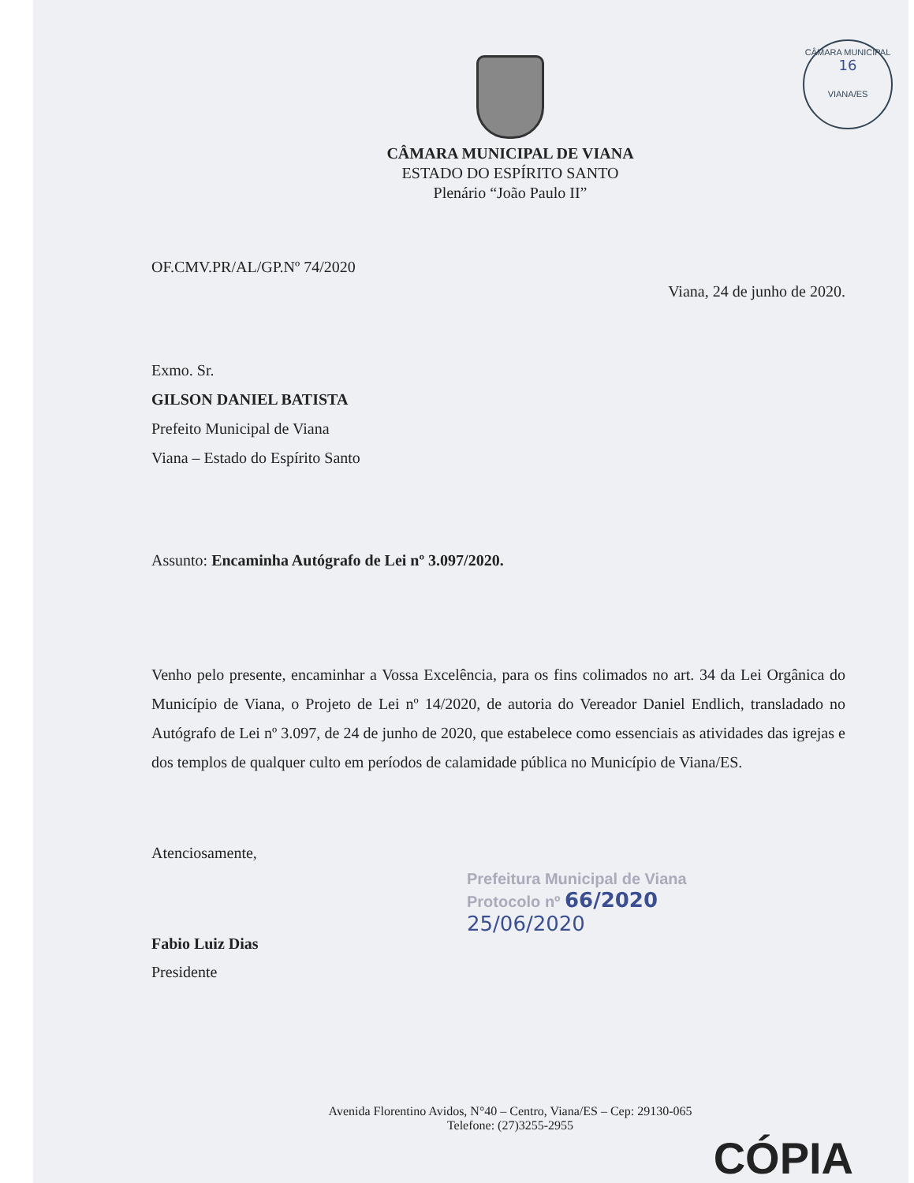CÂMARA MUNICIPAL
16
VIANA/ES
CÂMARA MUNICIPAL DE VIANA
ESTADO DO ESPÍRITO SANTO
Plenário “João Paulo II”
OF.CMV.PR/AL/GP.Nº 74/2020
Viana, 24 de junho de 2020.
Exmo. Sr.
GILSON DANIEL BATISTA
Prefeito Municipal de Viana
Viana – Estado do Espírito Santo
Assunto: Encaminha Autógrafo de Lei nº 3.097/2020.
Venho pelo presente, encaminhar a Vossa Excelência, para os fins colimados no art. 34 da Lei Orgânica do Município de Viana, o Projeto de Lei nº 14/2020, de autoria do Vereador Daniel Endlich, transladado no Autógrafo de Lei nº 3.097, de 24 de junho de 2020, que estabelece como essenciais as atividades das igrejas e dos templos de qualquer culto em períodos de calamidade pública no Município de Viana/ES.
Atenciosamente,
Fabio Luiz Dias
Presidente
Prefeitura Municipal de Viana
Protocolo nº 66/2020
25/06/2020
Avenida Florentino Avidos, N°40 – Centro, Viana/ES – Cep: 29130-065
Telefone: (27)3255-2955
CÓPIA